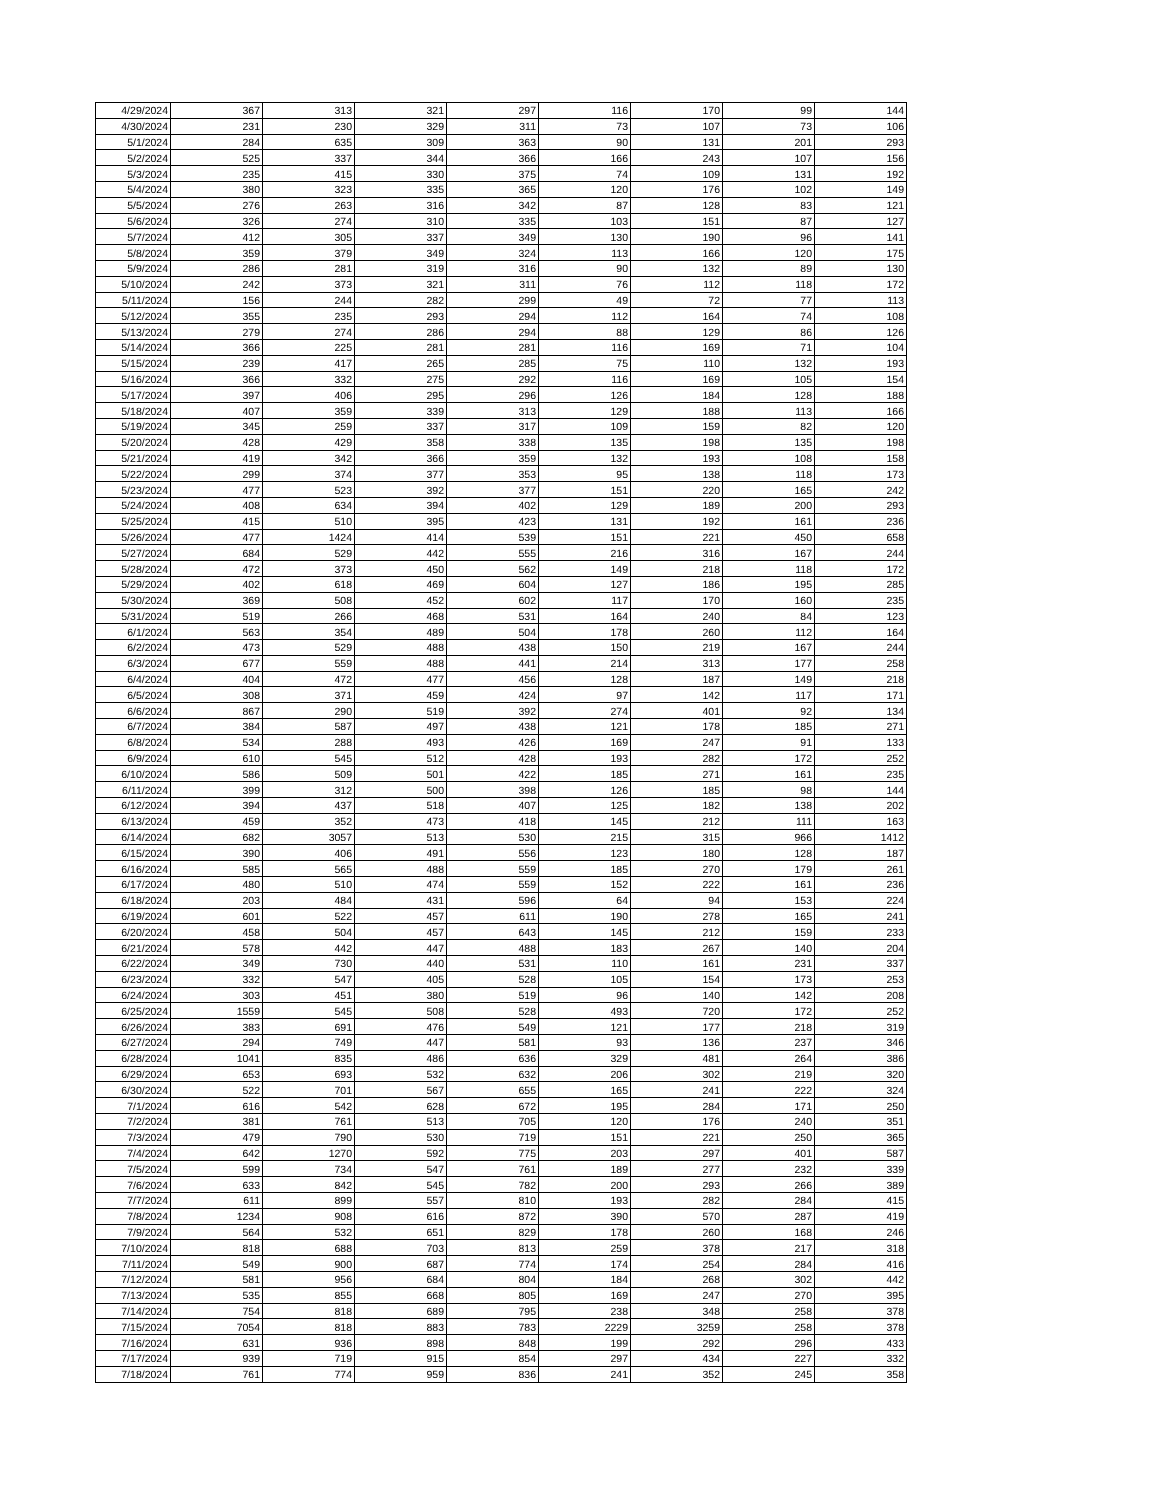| 4/29/2024 | 367 | 313 | 321 | 297 | 116 | 170 | 99 | 144 |
| 4/30/2024 | 231 | 230 | 329 | 311 | 73 | 107 | 73 | 106 |
| 5/1/2024 | 284 | 635 | 309 | 363 | 90 | 131 | 201 | 293 |
| 5/2/2024 | 525 | 337 | 344 | 366 | 166 | 243 | 107 | 156 |
| 5/3/2024 | 235 | 415 | 330 | 375 | 74 | 109 | 131 | 192 |
| 5/4/2024 | 380 | 323 | 335 | 365 | 120 | 176 | 102 | 149 |
| 5/5/2024 | 276 | 263 | 316 | 342 | 87 | 128 | 83 | 121 |
| 5/6/2024 | 326 | 274 | 310 | 335 | 103 | 151 | 87 | 127 |
| 5/7/2024 | 412 | 305 | 337 | 349 | 130 | 190 | 96 | 141 |
| 5/8/2024 | 359 | 379 | 349 | 324 | 113 | 166 | 120 | 175 |
| 5/9/2024 | 286 | 281 | 319 | 316 | 90 | 132 | 89 | 130 |
| 5/10/2024 | 242 | 373 | 321 | 311 | 76 | 112 | 118 | 172 |
| 5/11/2024 | 156 | 244 | 282 | 299 | 49 | 72 | 77 | 113 |
| 5/12/2024 | 355 | 235 | 293 | 294 | 112 | 164 | 74 | 108 |
| 5/13/2024 | 279 | 274 | 286 | 294 | 88 | 129 | 86 | 126 |
| 5/14/2024 | 366 | 225 | 281 | 281 | 116 | 169 | 71 | 104 |
| 5/15/2024 | 239 | 417 | 265 | 285 | 75 | 110 | 132 | 193 |
| 5/16/2024 | 366 | 332 | 275 | 292 | 116 | 169 | 105 | 154 |
| 5/17/2024 | 397 | 406 | 295 | 296 | 126 | 184 | 128 | 188 |
| 5/18/2024 | 407 | 359 | 339 | 313 | 129 | 188 | 113 | 166 |
| 5/19/2024 | 345 | 259 | 337 | 317 | 109 | 159 | 82 | 120 |
| 5/20/2024 | 428 | 429 | 358 | 338 | 135 | 198 | 135 | 198 |
| 5/21/2024 | 419 | 342 | 366 | 359 | 132 | 193 | 108 | 158 |
| 5/22/2024 | 299 | 374 | 377 | 353 | 95 | 138 | 118 | 173 |
| 5/23/2024 | 477 | 523 | 392 | 377 | 151 | 220 | 165 | 242 |
| 5/24/2024 | 408 | 634 | 394 | 402 | 129 | 189 | 200 | 293 |
| 5/25/2024 | 415 | 510 | 395 | 423 | 131 | 192 | 161 | 236 |
| 5/26/2024 | 477 | 1424 | 414 | 539 | 151 | 221 | 450 | 658 |
| 5/27/2024 | 684 | 529 | 442 | 555 | 216 | 316 | 167 | 244 |
| 5/28/2024 | 472 | 373 | 450 | 562 | 149 | 218 | 118 | 172 |
| 5/29/2024 | 402 | 618 | 469 | 604 | 127 | 186 | 195 | 285 |
| 5/30/2024 | 369 | 508 | 452 | 602 | 117 | 170 | 160 | 235 |
| 5/31/2024 | 519 | 266 | 468 | 531 | 164 | 240 | 84 | 123 |
| 6/1/2024 | 563 | 354 | 489 | 504 | 178 | 260 | 112 | 164 |
| 6/2/2024 | 473 | 529 | 488 | 438 | 150 | 219 | 167 | 244 |
| 6/3/2024 | 677 | 559 | 488 | 441 | 214 | 313 | 177 | 258 |
| 6/4/2024 | 404 | 472 | 477 | 456 | 128 | 187 | 149 | 218 |
| 6/5/2024 | 308 | 371 | 459 | 424 | 97 | 142 | 117 | 171 |
| 6/6/2024 | 867 | 290 | 519 | 392 | 274 | 401 | 92 | 134 |
| 6/7/2024 | 384 | 587 | 497 | 438 | 121 | 178 | 185 | 271 |
| 6/8/2024 | 534 | 288 | 493 | 426 | 169 | 247 | 91 | 133 |
| 6/9/2024 | 610 | 545 | 512 | 428 | 193 | 282 | 172 | 252 |
| 6/10/2024 | 586 | 509 | 501 | 422 | 185 | 271 | 161 | 235 |
| 6/11/2024 | 399 | 312 | 500 | 398 | 126 | 185 | 98 | 144 |
| 6/12/2024 | 394 | 437 | 518 | 407 | 125 | 182 | 138 | 202 |
| 6/13/2024 | 459 | 352 | 473 | 418 | 145 | 212 | 111 | 163 |
| 6/14/2024 | 682 | 3057 | 513 | 530 | 215 | 315 | 966 | 1412 |
| 6/15/2024 | 390 | 406 | 491 | 556 | 123 | 180 | 128 | 187 |
| 6/16/2024 | 585 | 565 | 488 | 559 | 185 | 270 | 179 | 261 |
| 6/17/2024 | 480 | 510 | 474 | 559 | 152 | 222 | 161 | 236 |
| 6/18/2024 | 203 | 484 | 431 | 596 | 64 | 94 | 153 | 224 |
| 6/19/2024 | 601 | 522 | 457 | 611 | 190 | 278 | 165 | 241 |
| 6/20/2024 | 458 | 504 | 457 | 643 | 145 | 212 | 159 | 233 |
| 6/21/2024 | 578 | 442 | 447 | 488 | 183 | 267 | 140 | 204 |
| 6/22/2024 | 349 | 730 | 440 | 531 | 110 | 161 | 231 | 337 |
| 6/23/2024 | 332 | 547 | 405 | 528 | 105 | 154 | 173 | 253 |
| 6/24/2024 | 303 | 451 | 380 | 519 | 96 | 140 | 142 | 208 |
| 6/25/2024 | 1559 | 545 | 508 | 528 | 493 | 720 | 172 | 252 |
| 6/26/2024 | 383 | 691 | 476 | 549 | 121 | 177 | 218 | 319 |
| 6/27/2024 | 294 | 749 | 447 | 581 | 93 | 136 | 237 | 346 |
| 6/28/2024 | 1041 | 835 | 486 | 636 | 329 | 481 | 264 | 386 |
| 6/29/2024 | 653 | 693 | 532 | 632 | 206 | 302 | 219 | 320 |
| 6/30/2024 | 522 | 701 | 567 | 655 | 165 | 241 | 222 | 324 |
| 7/1/2024 | 616 | 542 | 628 | 672 | 195 | 284 | 171 | 250 |
| 7/2/2024 | 381 | 761 | 513 | 705 | 120 | 176 | 240 | 351 |
| 7/3/2024 | 479 | 790 | 530 | 719 | 151 | 221 | 250 | 365 |
| 7/4/2024 | 642 | 1270 | 592 | 775 | 203 | 297 | 401 | 587 |
| 7/5/2024 | 599 | 734 | 547 | 761 | 189 | 277 | 232 | 339 |
| 7/6/2024 | 633 | 842 | 545 | 782 | 200 | 293 | 266 | 389 |
| 7/7/2024 | 611 | 899 | 557 | 810 | 193 | 282 | 284 | 415 |
| 7/8/2024 | 1234 | 908 | 616 | 872 | 390 | 570 | 287 | 419 |
| 7/9/2024 | 564 | 532 | 651 | 829 | 178 | 260 | 168 | 246 |
| 7/10/2024 | 818 | 688 | 703 | 813 | 259 | 378 | 217 | 318 |
| 7/11/2024 | 549 | 900 | 687 | 774 | 174 | 254 | 284 | 416 |
| 7/12/2024 | 581 | 956 | 684 | 804 | 184 | 268 | 302 | 442 |
| 7/13/2024 | 535 | 855 | 668 | 805 | 169 | 247 | 270 | 395 |
| 7/14/2024 | 754 | 818 | 689 | 795 | 238 | 348 | 258 | 378 |
| 7/15/2024 | 7054 | 818 | 883 | 783 | 2229 | 3259 | 258 | 378 |
| 7/16/2024 | 631 | 936 | 898 | 848 | 199 | 292 | 296 | 433 |
| 7/17/2024 | 939 | 719 | 915 | 854 | 297 | 434 | 227 | 332 |
| 7/18/2024 | 761 | 774 | 959 | 836 | 241 | 352 | 245 | 358 |